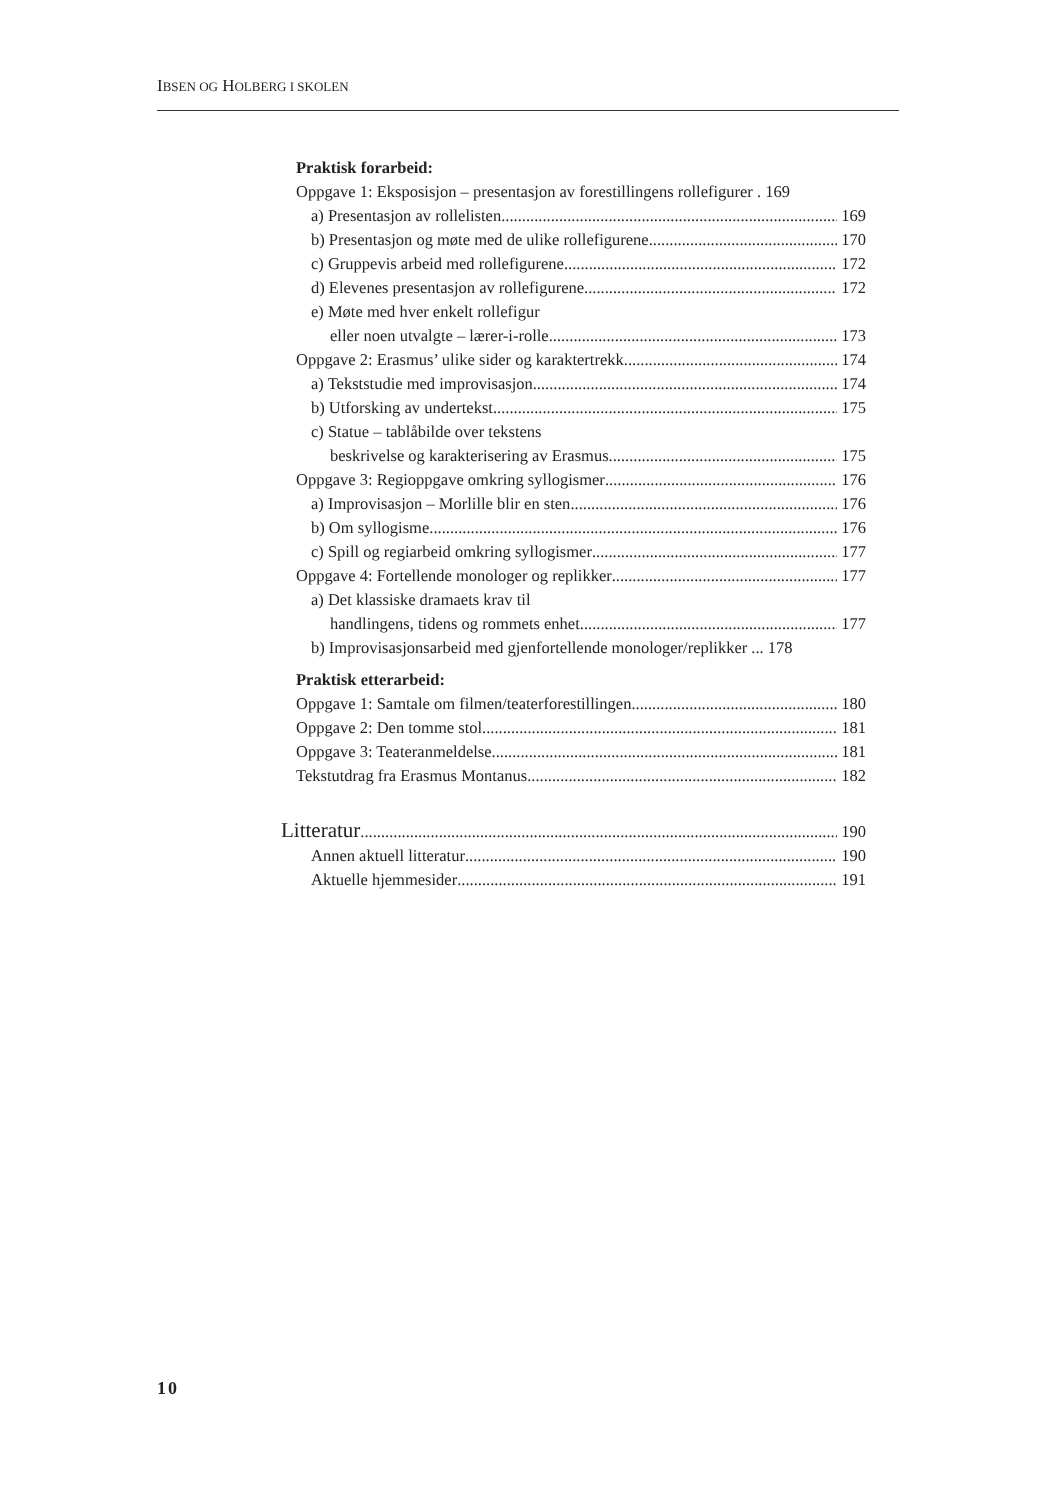IBSEN OG HOLBERG I SKOLEN
Praktisk forarbeid:
Oppgave 1: Eksposisjon – presentasjon av forestillingens rollefigurer . 169
a) Presentasjon av rollelisten 169
b) Presentasjon og møte med de ulike rollefigurene 170
c) Gruppevis arbeid med rollefigurene 172
d) Elevenes presentasjon av rollefigurene 172
e) Møte med hver enkelt rollefigur
eller noen utvalgte – lærer-i-rolle 173
Oppgave 2: Erasmus’ ulike sider og karaktertrekk 174
a) Tekststudie med improvisasjon 174
b) Utforsking av undertekst 175
c) Statue – tablåbilde over tekstens
beskrivelse og karakterisering av Erasmus 175
Oppgave 3: Regioppgave omkring syllogismer 176
a) Improvisasjon – Morlille blir en sten 176
b) Om syllogisme 176
c) Spill og regiarbeid omkring syllogismer 177
Oppgave 4: Fortellende monologer og replikker 177
a) Det klassiske dramaets krav til
handlingens, tidens og rommets enhet. 177
b) Improvisasjonsarbeid med gjenfortellende monologer/replikker ... 178
Praktisk etterarbeid:
Oppgave 1: Samtale om filmen/teaterforestillingen 180
Oppgave 2: Den tomme stol 181
Oppgave 3: Teateranmeldelse 181
Tekstutdrag fra Erasmus Montanus 182
Litteratur 190
Annen aktuell litteratur 190
Aktuelle hjemmesider 191
10